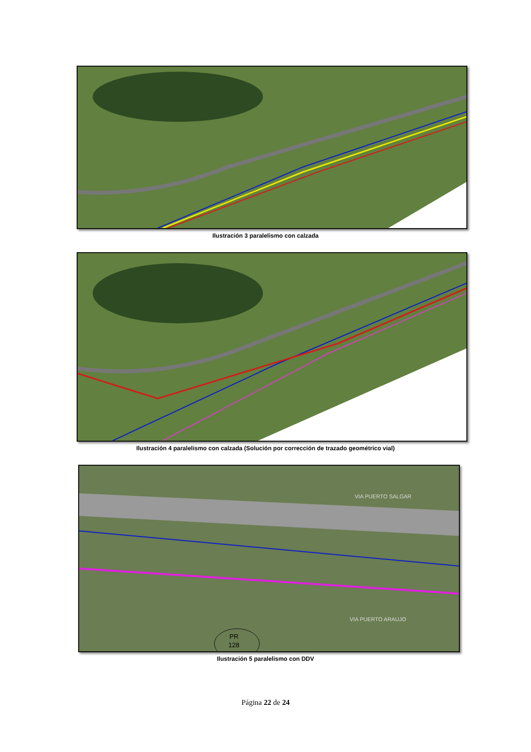Ilustración 3 paralelismo con calzada
Ilustración 4 paralelismo con calzada (Solución por corrección de trazado geométrico vial)
PR
128
VIA PUERTO SALGAR
VIA PUERTO ARAUJO
Ilustración 5 paralelismo con DDV
Página 22 de 24